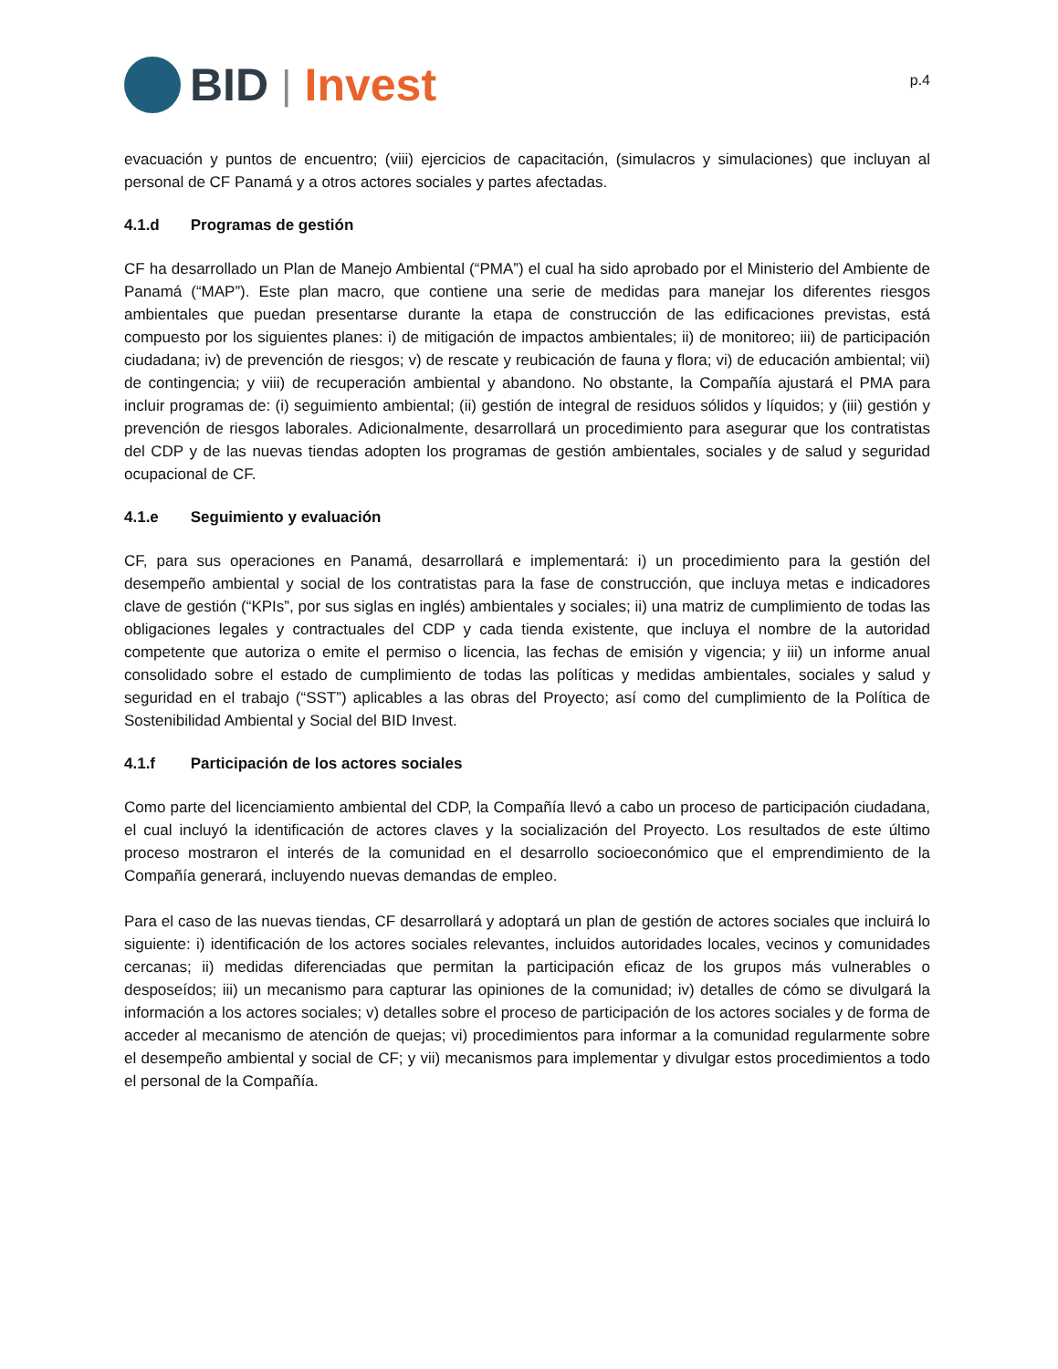BID | Invest
p.4
evacuación y puntos de encuentro; (viii) ejercicios de capacitación, (simulacros y simulaciones) que incluyan al personal de CF Panamá y a otros actores sociales y partes afectadas.
4.1.d Programas de gestión
CF ha desarrollado un Plan de Manejo Ambiental (“PMA”) el cual ha sido aprobado por el Ministerio del Ambiente de Panamá (“MAP”). Este plan macro, que contiene una serie de medidas para manejar los diferentes riesgos ambientales que puedan presentarse durante la etapa de construcción de las edificaciones previstas, está compuesto por los siguientes planes: i) de mitigación de impactos ambientales; ii) de monitoreo; iii) de participación ciudadana; iv) de prevención de riesgos; v) de rescate y reubicación de fauna y flora; vi) de educación ambiental; vii) de contingencia; y viii) de recuperación ambiental y abandono. No obstante, la Compañía ajustará el PMA para incluir programas de: (i) seguimiento ambiental; (ii) gestión de integral de residuos sólidos y líquidos; y (iii) gestión y prevención de riesgos laborales. Adicionalmente, desarrollará un procedimiento para asegurar que los contratistas del CDP y de las nuevas tiendas adopten los programas de gestión ambientales, sociales y de salud y seguridad ocupacional de CF.
4.1.e Seguimiento y evaluación
CF, para sus operaciones en Panamá, desarrollará e implementará: i) un procedimiento para la gestión del desempeño ambiental y social de los contratistas para la fase de construcción, que incluya metas e indicadores clave de gestión (“KPIs”, por sus siglas en inglés) ambientales y sociales; ii) una matriz de cumplimiento de todas las obligaciones legales y contractuales del CDP y cada tienda existente, que incluya el nombre de la autoridad competente que autoriza o emite el permiso o licencia, las fechas de emisión y vigencia; y iii) un informe anual consolidado sobre el estado de cumplimiento de todas las políticas y medidas ambientales, sociales y salud y seguridad en el trabajo (“SST”) aplicables a las obras del Proyecto; así como del cumplimiento de la Política de Sostenibilidad Ambiental y Social del BID Invest.
4.1.f Participación de los actores sociales
Como parte del licenciamiento ambiental del CDP, la Compañía llevó a cabo un proceso de participación ciudadana, el cual incluyó la identificación de actores claves y la socialización del Proyecto. Los resultados de este último proceso mostraron el interés de la comunidad en el desarrollo socioeconómico que el emprendimiento de la Compañía generará, incluyendo nuevas demandas de empleo.
Para el caso de las nuevas tiendas, CF desarrollará y adoptará un plan de gestión de actores sociales que incluirá lo siguiente: i) identificación de los actores sociales relevantes, incluidos autoridades locales, vecinos y comunidades cercanas; ii) medidas diferenciadas que permitan la participación eficaz de los grupos más vulnerables o desposeídos; iii) un mecanismo para capturar las opiniones de la comunidad; iv) detalles de cómo se divulgará la información a los actores sociales; v) detalles sobre el proceso de participación de los actores sociales y de forma de acceder al mecanismo de atención de quejas; vi) procedimientos para informar a la comunidad regularmente sobre el desempeño ambiental y social de CF; y vii) mecanismos para implementar y divulgar estos procedimientos a todo el personal de la Compañía.